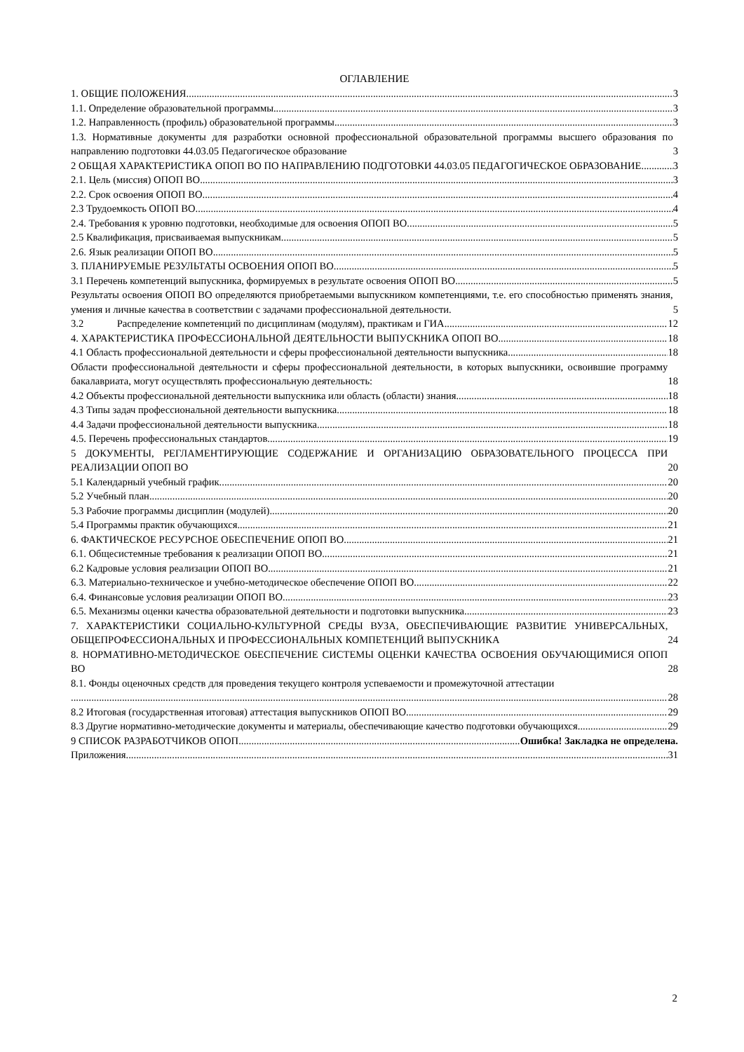ОГЛАВЛЕНИЕ
1. ОБЩИЕ ПОЛОЖЕНИЯ 3
1.1. Определение образовательной программы 3
1.2. Направленность (профиль) образовательной программы 3
1.3. Нормативные документы для разработки основной профессиональной образовательной программы высшего образования по направлению подготовки 44.03.05 Педагогическое образование 3
2 ОБЩАЯ ХАРАКТЕРИСТИКА ОПОП ВО ПО НАПРАВЛЕНИЮ ПОДГОТОВКИ 44.03.05 ПЕДАГОГИЧЕСКОЕ ОБРАЗОВАНИЕ 3
2.1. Цель (миссия) ОПОП ВО 3
2.2. Срок освоения ОПОП ВО 4
2.3 Трудоемкость ОПОП ВО 4
2.4. Требования к уровню подготовки, необходимые для освоения ОПОП ВО 5
2.5 Квалификация, присваиваемая выпускникам 5
2.6. Язык реализации ОПОП ВО 5
3. ПЛАНИРУЕМЫЕ РЕЗУЛЬТАТЫ ОСВОЕНИЯ ОПОП ВО 5
3.1 Перечень компетенций выпускника, формируемых в результате освоения ОПОП ВО 5
Результаты освоения ОПОП ВО определяются приобретаемыми выпускником компетенциями, т.е. его способностью применять знания, умения и личные качества в соответствии с задачами профессиональной деятельности. 5
3.2 Распределение компетенций по дисциплинам (модулям), практикам и ГИА 12
4. ХАРАКТЕРИСТИКА ПРОФЕССИОНАЛЬНОЙ ДЕЯТЕЛЬНОСТИ ВЫПУСКНИКА ОПОП ВО 18
4.1 Область профессиональной деятельности и сферы профессиональной деятельности выпускника 18
Области профессиональной деятельности и сферы профессиональной деятельности, в которых выпускники, освоившие программу бакалавриата, могут осуществлять профессиональную деятельность: 18
4.2 Объекты профессиональной деятельности выпускника или область (области) знания 18
4.3 Типы задач профессиональной деятельности выпускника 18
4.4 Задачи профессиональной деятельности выпускника 18
4.5. Перечень профессиональных стандартов 19
5 ДОКУМЕНТЫ, РЕГЛАМЕНТИРУЮЩИЕ СОДЕРЖАНИЕ И ОРГАНИЗАЦИЮ ОБРАЗОВАТЕЛЬНОГО ПРОЦЕССА ПРИ РЕАЛИЗАЦИИ ОПОП ВО 20
5.1 Календарный учебный график 20
5.2 Учебный план 20
5.3 Рабочие программы дисциплин (модулей) 20
5.4 Программы практик обучающихся 21
6. ФАКТИЧЕСКОЕ РЕСУРСНОЕ ОБЕСПЕЧЕНИЕ ОПОП ВО 21
6.1. Общесистемные требования к реализации ОПОП ВО 21
6.2 Кадровые условия реализации ОПОП ВО 21
6.3. Материально-техническое и учебно-методическое обеспечение ОПОП ВО 22
6.4. Финансовые условия реализации ОПОП ВО 23
6.5. Механизмы оценки качества образовательной деятельности и подготовки выпускника 23
7. ХАРАКТЕРИСТИКИ СОЦИАЛЬНО-КУЛЬТУРНОЙ СРЕДЫ ВУЗА, ОБЕСПЕЧИВАЮЩИЕ РАЗВИТИЕ УНИВЕРСАЛЬНЫХ, ОБЩЕПРОФЕССИОНАЛЬНЫХ И ПРОФЕССИОНАЛЬНЫХ КОМПЕТЕНЦИЙ ВЫПУСКНИКА 24
8. НОРМАТИВНО-МЕТОДИЧЕСКОЕ ОБЕСПЕЧЕНИЕ СИСТЕМЫ ОЦЕНКИ КАЧЕСТВА ОСВОЕНИЯ ОБУЧАЮЩИМИСЯ ОПОП ВО 28
8.1. Фонды оценочных средств для проведения текущего контроля успеваемости и промежуточной аттестации
28
8.2 Итоговая (государственная итоговая) аттестация выпускников ОПОП ВО 29
8.3 Другие нормативно-методические документы и материалы, обеспечивающие качество подготовки обучающихся 29
9 СПИСОК РАЗРАБОТЧИКОВ ОПОП Ошибка! Закладка не определена.
Приложения 31
2